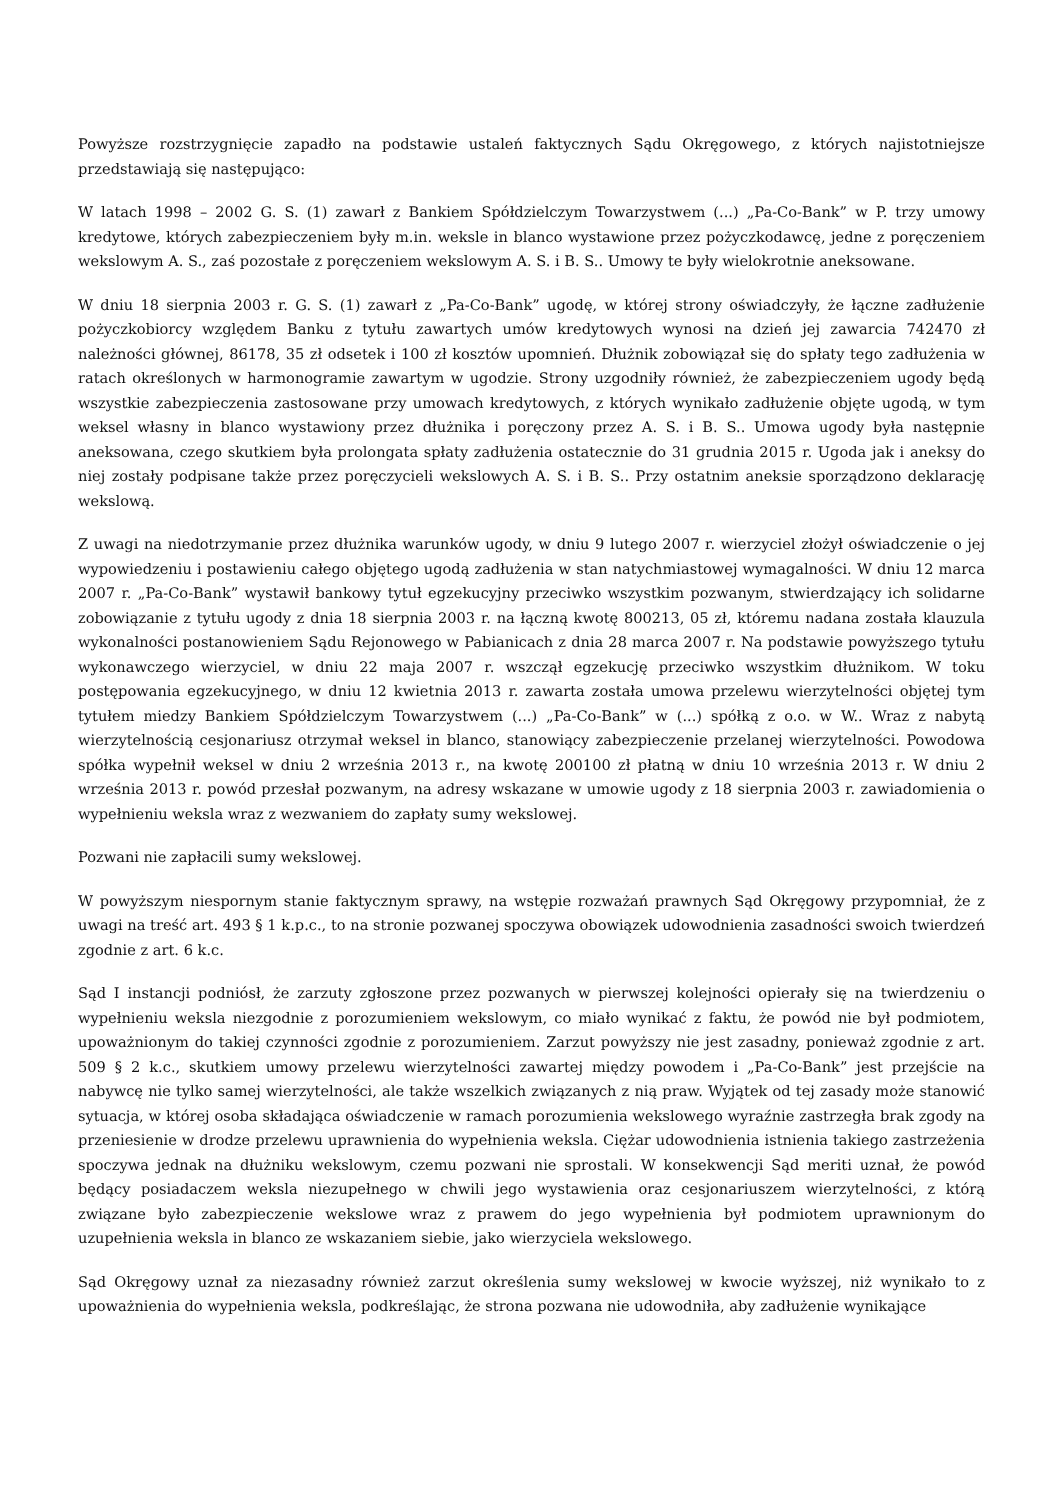Powyższe rozstrzygnięcie zapadło na podstawie ustaleń faktycznych Sądu Okręgowego, z których najistotniejsze przedstawiają się następująco:
W latach 1998 – 2002 G. S. (1) zawarł z Bankiem Spółdzielczym Towarzystwem (...) „Pa-Co-Bank” w P. trzy umowy kredytowe, których zabezpieczeniem były m.in. weksle in blanco wystawione przez pożyczkodawcę, jedne z poręczeniem wekslowym A. S., zaś pozostałe z poręczeniem wekslowym A. S. i B. S.. Umowy te były wielokrotnie aneksowane.
W dniu 18 sierpnia 2003 r. G. S. (1) zawarł z „Pa-Co-Bank” ugodę, w której strony oświadczyły, że łączne zadłużenie pożyczkobiorcy względem Banku z tytułu zawartych umów kredytowych wynosi na dzień jej zawarcia 742470 zł należności głównej, 86178, 35 zł odsetek i 100 zł kosztów upomnień. Dłużnik zobowiązał się do spłaty tego zadłużenia w ratach określonych w harmonogramie zawartym w ugodzie. Strony uzgodniły również, że zabezpieczeniem ugody będą wszystkie zabezpieczenia zastosowane przy umowach kredytowych, z których wynikało zadłużenie objęte ugodą, w tym weksel własny in blanco wystawiony przez dłużnika i poręczony przez A. S. i B. S.. Umowa ugody była następnie aneksowana, czego skutkiem była prolongata spłaty zadłużenia ostatecznie do 31 grudnia 2015 r. Ugoda jak i aneksy do niej zostały podpisane także przez poręczycieli wekslowych A. S. i B. S.. Przy ostatnim aneksie sporządzono deklarację wekslową.
Z uwagi na niedotrzymanie przez dłużnika warunków ugody, w dniu 9 lutego 2007 r. wierzyciel złożył oświadczenie o jej wypowiedzeniu i postawieniu całego objętego ugodą zadłużenia w stan natychmiastowej wymagalności. W dniu 12 marca 2007 r. „Pa-Co-Bank” wystawił bankowy tytuł egzekucyjny przeciwko wszystkim pozwanym, stwierdzający ich solidarne zobowiązanie z tytułu ugody z dnia 18 sierpnia 2003 r. na łączną kwotę 800213, 05 zł, któremu nadana została klauzula wykonalności postanowieniem Sądu Rejonowego w Pabianicach z dnia 28 marca 2007 r. Na podstawie powyższego tytułu wykonawczego wierzyciel, w dniu 22 maja 2007 r. wszczął egzekucję przeciwko wszystkim dłużnikom. W toku postępowania egzekucyjnego, w dniu 12 kwietnia 2013 r. zawarta została umowa przelewu wierzytelności objętej tym tytułem miedzy Bankiem Spółdzielczym Towarzystwem (...) „Pa-Co-Bank” w (...) spółką z o.o. w W.. Wraz z nabytą wierzytelnością cesjonariusz otrzymał weksel in blanco, stanowiący zabezpieczenie przelanej wierzytelności. Powodowa spółka wypełnił weksel w dniu 2 września 2013 r., na kwotę 200100 zł płatną w dniu 10 września 2013 r. W dniu 2 września 2013 r. powód przesłał pozwanym, na adresy wskazane w umowie ugody z 18 sierpnia 2003 r. zawiadomienia o wypełnieniu weksla wraz z wezwaniem do zapłaty sumy wekslowej.
Pozwani nie zapłacili sumy wekslowej.
W powyższym niespornym stanie faktycznym sprawy, na wstępie rozważań prawnych Sąd Okręgowy przypomniał, że z uwagi na treść art. 493 § 1 k.p.c., to na stronie pozwanej spoczywa obowiązek udowodnienia zasadności swoich twierdzeń zgodnie z art. 6 k.c.
Sąd I instancji podniósł, że zarzuty zgłoszone przez pozwanych w pierwszej kolejności opierały się na twierdzeniu o wypełnieniu weksla niezgodnie z porozumieniem wekslowym, co miało wynikać z faktu, że powód nie był podmiotem, upoważnionym do takiej czynności zgodnie z porozumieniem. Zarzut powyższy nie jest zasadny, ponieważ zgodnie z art. 509 § 2 k.c., skutkiem umowy przelewu wierzytelności zawartej między powodem i „Pa-Co-Bank” jest przejście na nabywcę nie tylko samej wierzytelności, ale także wszelkich związanych z nią praw. Wyjątek od tej zasady może stanowić sytuacja, w której osoba składająca oświadczenie w ramach porozumienia wekslowego wyraźnie zastrzegła brak zgody na przeniesienie w drodze przelewu uprawnienia do wypełnienia weksla. Ciężar udowodnienia istnienia takiego zastrzeżenia spoczywa jednak na dłużniku wekslowym, czemu pozwani nie sprostali. W konsekwencji Sąd meriti uznał, że powód będący posiadaczem weksla niezupełnego w chwili jego wystawienia oraz cesjonariuszem wierzytelności, z którą związane było zabezpieczenie wekslowe wraz z prawem do jego wypełnienia był podmiotem uprawnionym do uzupełnienia weksla in blanco ze wskazaniem siebie, jako wierzyciela wekslowego.
Sąd Okręgowy uznał za niezasadny również zarzut określenia sumy wekslowej w kwocie wyższej, niż wynikało to z upoważnienia do wypełnienia weksla, podkreślając, że strona pozwana nie udowodniła, aby zadłużenie wynikające